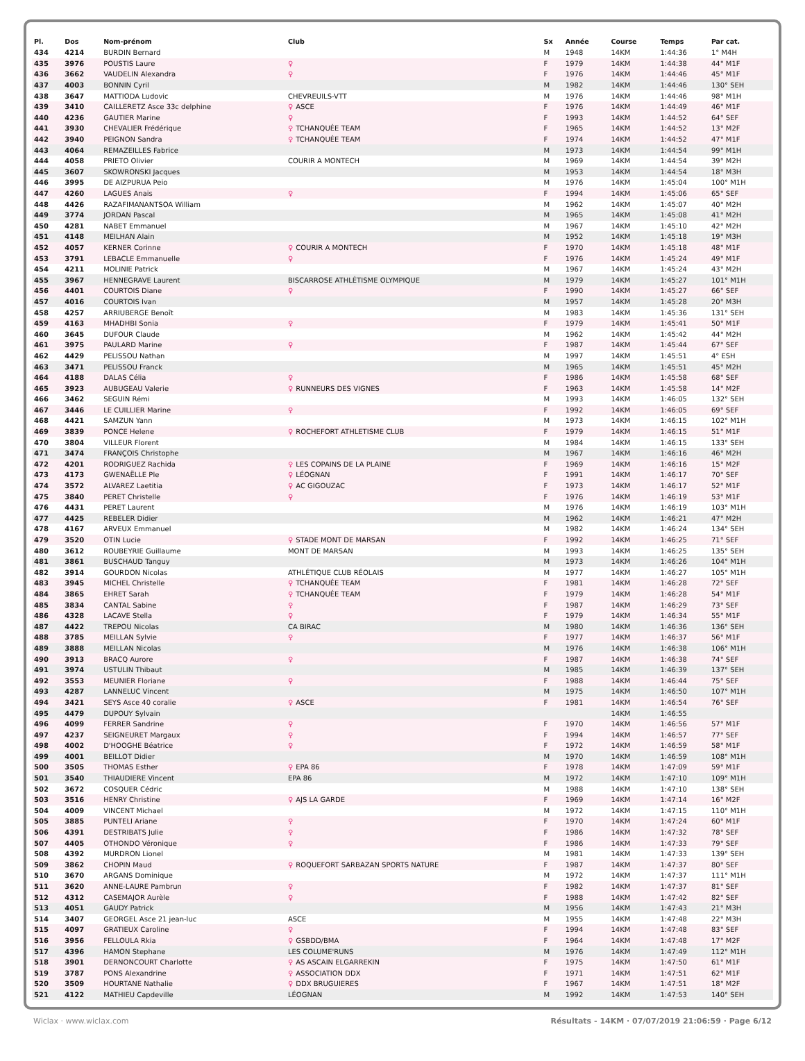| Pl. | Dos | Nom-prénom | Club | Sx | Année | Course | Temps | Par cat. |
| --- | --- | --- | --- | --- | --- | --- | --- | --- |
| 434 | 4214 | BURDIN Bernard | | M | 1948 | 14KM | 1:44:36 | 1° M4H |
| 435 | 3976 | POUSTIS Laure | ♀ | F | 1979 | 14KM | 1:44:38 | 44° M1F |
| 436 | 3662 | VAUDELIN Alexandra | ♀ | F | 1976 | 14KM | 1:44:46 | 45° M1F |
| 437 | 4003 | BONNIN Cyril | | M | 1982 | 14KM | 1:44:46 | 130° SEH |
| 438 | 3647 | MATTIODA Ludovic | CHEVREUILS-VTT | M | 1976 | 14KM | 1:44:46 | 98° M1H |
| 439 | 3410 | CAILLERETZ Asce 33c delphine | ♀ ASCE | F | 1976 | 14KM | 1:44:49 | 46° M1F |
| 440 | 4236 | GAUTIER Marine | ♀ | F | 1993 | 14KM | 1:44:52 | 64° SEF |
| 441 | 3930 | CHEVALIER Frédérique | ♀ TCHANQUÉE TEAM | F | 1965 | 14KM | 1:44:52 | 13° M2F |
| 442 | 3940 | PEIGNON Sandra | ♀ TCHANQUÉE TEAM | F | 1974 | 14KM | 1:44:52 | 47° M1F |
| 443 | 4064 | REMAZEILLES Fabrice | | M | 1973 | 14KM | 1:44:54 | 99° M1H |
| 444 | 4058 | PRIETO Olivier | COURIR A MONTECH | M | 1969 | 14KM | 1:44:54 | 39° M2H |
| 445 | 3607 | SKOWRONSKI Jacques | | M | 1953 | 14KM | 1:44:54 | 18° M3H |
| 446 | 3995 | DE AIZPURUA Peio | | M | 1976 | 14KM | 1:45:04 | 100° M1H |
| 447 | 4260 | LAGUES Anais | ♀ | F | 1994 | 14KM | 1:45:06 | 65° SEF |
| 448 | 4426 | RAZAFIMANANTSOA William | | M | 1962 | 14KM | 1:45:07 | 40° M2H |
| 449 | 3774 | JORDAN Pascal | | M | 1965 | 14KM | 1:45:08 | 41° M2H |
| 450 | 4281 | NABET Emmanuel | | M | 1967 | 14KM | 1:45:10 | 42° M2H |
| 451 | 4148 | MEILHAN Alain | | M | 1952 | 14KM | 1:45:18 | 19° M3H |
| 452 | 4057 | KERNER Corinne | ♀ COURIR A MONTECH | F | 1970 | 14KM | 1:45:18 | 48° M1F |
| 453 | 3791 | LEBACLE Emmanuelle | ♀ | F | 1976 | 14KM | 1:45:24 | 49° M1F |
| 454 | 4211 | MOLINIE Patrick | | M | 1967 | 14KM | 1:45:24 | 43° M2H |
| 455 | 3967 | HENNEGRAVE Laurent | BISCARROSE ATHLÉTISME OLYMPIQUE | M | 1979 | 14KM | 1:45:27 | 101° M1H |
| 456 | 4401 | COURTOIS Diane | ♀ | F | 1990 | 14KM | 1:45:27 | 66° SEF |
| 457 | 4016 | COURTOIS Ivan | | M | 1957 | 14KM | 1:45:28 | 20° M3H |
| 458 | 4257 | ARRIUBERGE Benoît | | M | 1983 | 14KM | 1:45:36 | 131° SEH |
| 459 | 4163 | MHADHBI Sonia | ♀ | F | 1979 | 14KM | 1:45:41 | 50° M1F |
| 460 | 3645 | DUFOUR Claude | | M | 1962 | 14KM | 1:45:42 | 44° M2H |
| 461 | 3975 | PAULARD Marine | ♀ | F | 1987 | 14KM | 1:45:44 | 67° SEF |
| 462 | 4429 | PELISSOU Nathan | | M | 1997 | 14KM | 1:45:51 | 4° ESH |
| 463 | 3471 | PELISSOU Franck | | M | 1965 | 14KM | 1:45:51 | 45° M2H |
| 464 | 4188 | DALAS Célia | ♀ | F | 1986 | 14KM | 1:45:58 | 68° SEF |
| 465 | 3923 | AUBUGEAU Valerie | ♀ RUNNEURS DES VIGNES | F | 1963 | 14KM | 1:45:58 | 14° M2F |
| 466 | 3462 | SEGUIN Rémi | | M | 1993 | 14KM | 1:46:05 | 132° SEH |
| 467 | 3446 | LE CUILLIER Marine | ♀ | F | 1992 | 14KM | 1:46:05 | 69° SEF |
| 468 | 4421 | SAMZUN Yann | | M | 1973 | 14KM | 1:46:15 | 102° M1H |
| 469 | 3839 | PONCE Helene | ♀ ROCHEFORT ATHLETISME CLUB | F | 1979 | 14KM | 1:46:15 | 51° M1F |
| 470 | 3804 | VILLEUR Florent | | M | 1984 | 14KM | 1:46:15 | 133° SEH |
| 471 | 3474 | FRANÇOIS Christophe | | M | 1967 | 14KM | 1:46:16 | 46° M2H |
| 472 | 4201 | RODRIGUEZ Rachida | ♀ LES COPAINS DE LA PLAINE | F | 1969 | 14KM | 1:46:16 | 15° M2F |
| 473 | 4173 | GWENAËLLE Ple | ♀ LÉOGNAN | F | 1991 | 14KM | 1:46:17 | 70° SEF |
| 474 | 3572 | ALVAREZ Laetitia | ♀ AC GIGOUZAC | F | 1973 | 14KM | 1:46:17 | 52° M1F |
| 475 | 3840 | PERET Christelle | ♀ | F | 1976 | 14KM | 1:46:19 | 53° M1F |
| 476 | 4431 | PERET Laurent | | M | 1976 | 14KM | 1:46:19 | 103° M1H |
| 477 | 4425 | REBELER Didier | | M | 1962 | 14KM | 1:46:21 | 47° M2H |
| 478 | 4167 | ARVEUX Emmanuel | | M | 1982 | 14KM | 1:46:24 | 134° SEH |
| 479 | 3520 | OTIN Lucie | ♀ STADE MONT DE MARSAN | F | 1992 | 14KM | 1:46:25 | 71° SEF |
| 480 | 3612 | ROUBEYRIE Guillaume | MONT DE MARSAN | M | 1993 | 14KM | 1:46:25 | 135° SEH |
| 481 | 3861 | BUSCHAUD Tanguy | | M | 1973 | 14KM | 1:46:26 | 104° M1H |
| 482 | 3914 | GOURDON Nicolas | ATHLÉTIQUE CLUB RÉOLAIS | M | 1977 | 14KM | 1:46:27 | 105° M1H |
| 483 | 3945 | MICHEL Christelle | ♀ TCHANQUÉE TEAM | F | 1981 | 14KM | 1:46:28 | 72° SEF |
| 484 | 3865 | EHRET Sarah | ♀ TCHANQUÉE TEAM | F | 1979 | 14KM | 1:46:28 | 54° M1F |
| 485 | 3834 | CANTAL Sabine | ♀ | F | 1987 | 14KM | 1:46:29 | 73° SEF |
| 486 | 4328 | LACAVE Stella | ♀ | F | 1979 | 14KM | 1:46:34 | 55° M1F |
| 487 | 4422 | TREPOU Nicolas | CA BIRAC | M | 1980 | 14KM | 1:46:36 | 136° SEH |
| 488 | 3785 | MEILLAN Sylvie | ♀ | F | 1977 | 14KM | 1:46:37 | 56° M1F |
| 489 | 3888 | MEILLAN Nicolas | | M | 1976 | 14KM | 1:46:38 | 106° M1H |
| 490 | 3913 | BRACQ Aurore | ♀ | F | 1987 | 14KM | 1:46:38 | 74° SEF |
| 491 | 3974 | USTULIN Thibaut | | M | 1985 | 14KM | 1:46:39 | 137° SEH |
| 492 | 3553 | MEUNIER Floriane | ♀ | F | 1988 | 14KM | 1:46:44 | 75° SEF |
| 493 | 4287 | LANNELUC Vincent | | M | 1975 | 14KM | 1:46:50 | 107° M1H |
| 494 | 3421 | SEYS Asce 40 coralie | ♀ ASCE | F | 1981 | 14KM | 1:46:54 | 76° SEF |
| 495 | 4479 | DUPOUY Sylvain | | | | 14KM | 1:46:55 | |
| 496 | 4099 | FERRER Sandrine | ♀ | F | 1970 | 14KM | 1:46:56 | 57° M1F |
| 497 | 4237 | SEIGNEURET Margaux | ♀ | F | 1994 | 14KM | 1:46:57 | 77° SEF |
| 498 | 4002 | D'HOOGHE Béatrice | ♀ | F | 1972 | 14KM | 1:46:59 | 58° M1F |
| 499 | 4001 | BEILLOT Didier | | M | 1970 | 14KM | 1:46:59 | 108° M1H |
| 500 | 3505 | THOMAS Esther | ♀ EPA 86 | F | 1978 | 14KM | 1:47:09 | 59° M1F |
| 501 | 3540 | THIAUDIERE Vincent | EPA 86 | M | 1972 | 14KM | 1:47:10 | 109° M1H |
| 502 | 3672 | COSQUER Cédric | | M | 1988 | 14KM | 1:47:10 | 138° SEH |
| 503 | 3516 | HENRY Christine | ♀ AJS LA GARDE | F | 1969 | 14KM | 1:47:14 | 16° M2F |
| 504 | 4009 | VINCENT Michael | | M | 1972 | 14KM | 1:47:15 | 110° M1H |
| 505 | 3885 | PUNTELI Ariane | ♀ | F | 1970 | 14KM | 1:47:24 | 60° M1F |
| 506 | 4391 | DESTRIBATS Julie | ♀ | F | 1986 | 14KM | 1:47:32 | 78° SEF |
| 507 | 4405 | OTHONDO Véronique | ♀ | F | 1986 | 14KM | 1:47:33 | 79° SEF |
| 508 | 4392 | MURDRON Lionel | | M | 1981 | 14KM | 1:47:33 | 139° SEH |
| 509 | 3862 | CHOPIN Maud | ♀ ROQUEFORT SARBAZAN SPORTS NATURE | F | 1987 | 14KM | 1:47:37 | 80° SEF |
| 510 | 3670 | ARGANS Dominique | | M | 1972 | 14KM | 1:47:37 | 111° M1H |
| 511 | 3620 | ANNE-LAURE Pambrun | ♀ | F | 1982 | 14KM | 1:47:37 | 81° SEF |
| 512 | 4312 | CASEMAJOR Aurèle | ♀ | F | 1988 | 14KM | 1:47:42 | 82° SEF |
| 513 | 4051 | GAUDY Patrick | | M | 1956 | 14KM | 1:47:43 | 21° M3H |
| 514 | 3407 | GEORGEL Asce 21 jean-luc | ASCE | M | 1955 | 14KM | 1:47:48 | 22° M3H |
| 515 | 4097 | GRATIEUX Caroline | ♀ | F | 1994 | 14KM | 1:47:48 | 83° SEF |
| 516 | 3956 | FELLOULA Rkia | ♀ GSBDD/BMA | F | 1964 | 14KM | 1:47:48 | 17° M2F |
| 517 | 4396 | HAMON Stephane | LES COLUME'RUNS | M | 1976 | 14KM | 1:47:49 | 112° M1H |
| 518 | 3901 | DERNONCOURT Charlotte | ♀ AS ASCAIN ELGARREKIN | F | 1975 | 14KM | 1:47:50 | 61° M1F |
| 519 | 3787 | PONS Alexandrine | ♀ ASSOCIATION DDX | F | 1971 | 14KM | 1:47:51 | 62° M1F |
| 520 | 3509 | HOURTANE Nathalie | ♀ DDX BRUGUIERES | F | 1967 | 14KM | 1:47:51 | 18° M2F |
| 521 | 4122 | MATHIEU Capdeville | LÉOGNAN | M | 1992 | 14KM | 1:47:53 | 140° SEH |
Wiclax · www.wiclax.com Résultats - 14KM · 07/07/2019 21:06:59 · Page 6/12